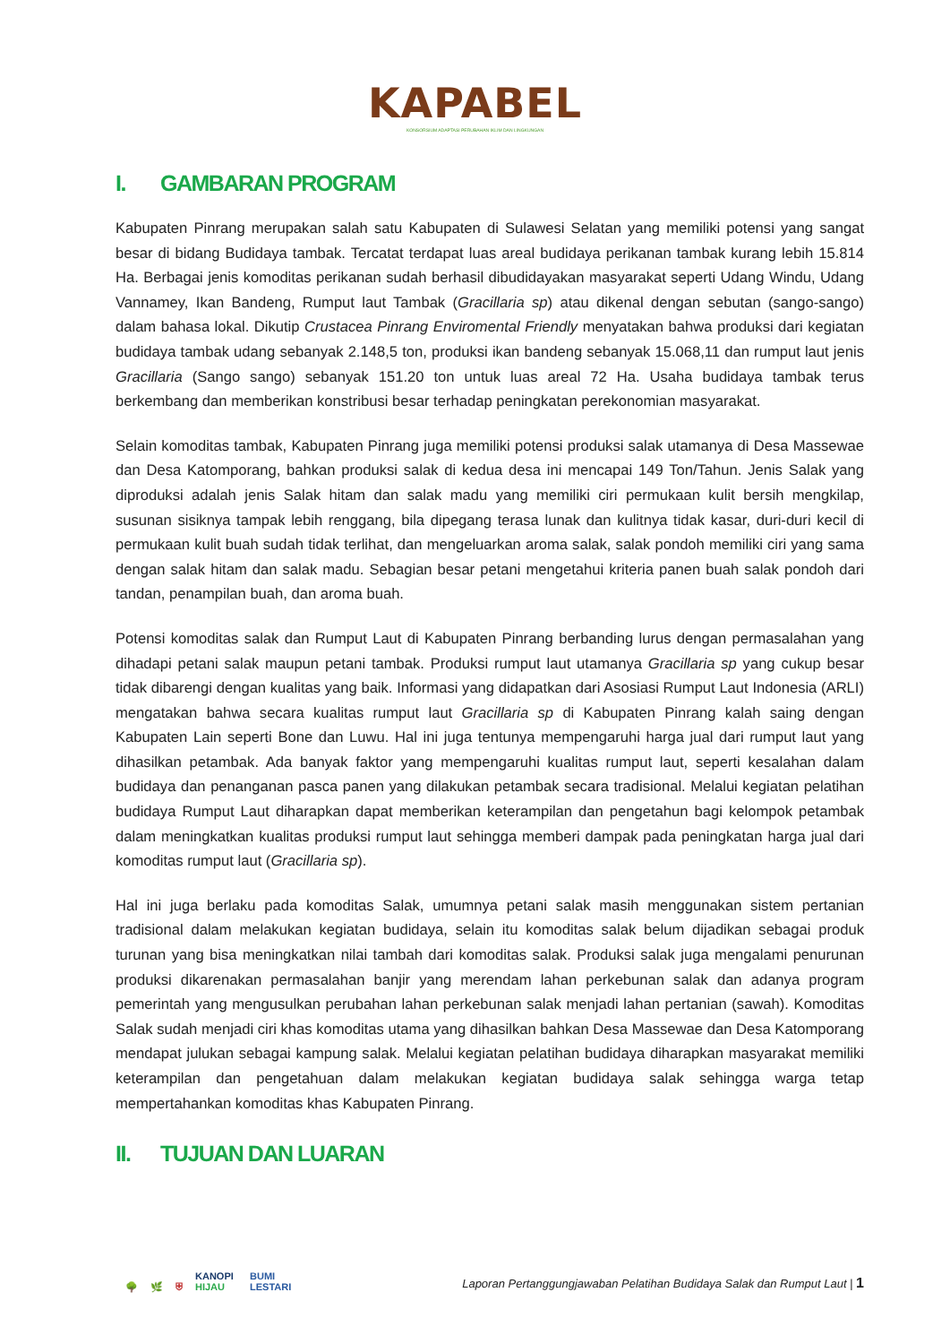KAPABEL
KONSORSIUM ADAPTASI PERUBAHAN IKLIM DAN LINGKUNGAN
I. GAMBARAN PROGRAM
Kabupaten Pinrang merupakan salah satu Kabupaten di Sulawesi Selatan yang memiliki potensi yang sangat besar di bidang Budidaya tambak. Tercatat terdapat luas areal budidaya perikanan tambak kurang lebih 15.814 Ha. Berbagai jenis komoditas perikanan sudah berhasil dibudidayakan masyarakat seperti Udang Windu, Udang Vannamey, Ikan Bandeng, Rumput laut Tambak (Gracillaria sp) atau dikenal dengan sebutan (sango-sango) dalam bahasa lokal. Dikutip Crustacea Pinrang Enviromental Friendly menyatakan bahwa produksi dari kegiatan budidaya tambak udang sebanyak 2.148,5 ton, produksi ikan bandeng sebanyak 15.068,11 dan rumput laut jenis Gracillaria (Sango sango) sebanyak 151.20 ton untuk luas areal 72 Ha. Usaha budidaya tambak terus berkembang dan memberikan konstribusi besar terhadap peningkatan perekonomian masyarakat.
Selain komoditas tambak, Kabupaten Pinrang juga memiliki potensi produksi salak utamanya di Desa Massewae dan Desa Katomporang, bahkan produksi salak di kedua desa ini mencapai 149 Ton/Tahun. Jenis Salak yang diproduksi adalah jenis Salak hitam dan salak madu yang memiliki ciri permukaan kulit bersih mengkilap, susunan sisiknya tampak lebih renggang, bila dipegang terasa lunak dan kulitnya tidak kasar, duri-duri kecil di permukaan kulit buah sudah tidak terlihat, dan mengeluarkan aroma salak, salak pondoh memiliki ciri yang sama dengan salak hitam dan salak madu. Sebagian besar petani mengetahui kriteria panen buah salak pondoh dari tandan, penampilan buah, dan aroma buah.
Potensi komoditas salak dan Rumput Laut di Kabupaten Pinrang berbanding lurus dengan permasalahan yang dihadapi petani salak maupun petani tambak. Produksi rumput laut utamanya Gracillaria sp yang cukup besar tidak dibarengi dengan kualitas yang baik. Informasi yang didapatkan dari Asosiasi Rumput Laut Indonesia (ARLI) mengatakan bahwa secara kualitas rumput laut Gracillaria sp di Kabupaten Pinrang kalah saing dengan Kabupaten Lain seperti Bone dan Luwu. Hal ini juga tentunya mempengaruhi harga jual dari rumput laut yang dihasilkan petambak. Ada banyak faktor yang mempengaruhi kualitas rumput laut, seperti kesalahan dalam budidaya dan penanganan pasca panen yang dilakukan petambak secara tradisional. Melalui kegiatan pelatihan budidaya Rumput Laut diharapkan dapat memberikan keterampilan dan pengetahun bagi kelompok petambak dalam meningkatkan kualitas produksi rumput laut sehingga memberi dampak pada peningkatan harga jual dari komoditas rumput laut (Gracillaria sp).
Hal ini juga berlaku pada komoditas Salak, umumnya petani salak masih menggunakan sistem pertanian tradisional dalam melakukan kegiatan budidaya, selain itu komoditas salak belum dijadikan sebagai produk turunan yang bisa meningkatkan nilai tambah dari komoditas salak. Produksi salak juga mengalami penurunan produksi dikarenakan permasalahan banjir yang merendam lahan perkebunan salak dan adanya program pemerintah yang mengusulkan perubahan lahan perkebunan salak menjadi lahan pertanian (sawah). Komoditas Salak sudah menjadi ciri khas komoditas utama yang dihasilkan bahkan Desa Massewae dan Desa Katomporang mendapat julukan sebagai kampung salak. Melalui kegiatan pelatihan budidaya diharapkan masyarakat memiliki keterampilan dan pengetahuan dalam melakukan kegiatan budidaya salak sehingga warga tetap mempertahankan komoditas khas Kabupaten Pinrang.
II. TUJUAN DAN LUARAN
🌳 🌿 ⛨ KANOPI
HIJAU BUMI
LESTARI
Laporan Pertanggungjawaban Pelatihan Budidaya Salak dan Rumput Laut | 1